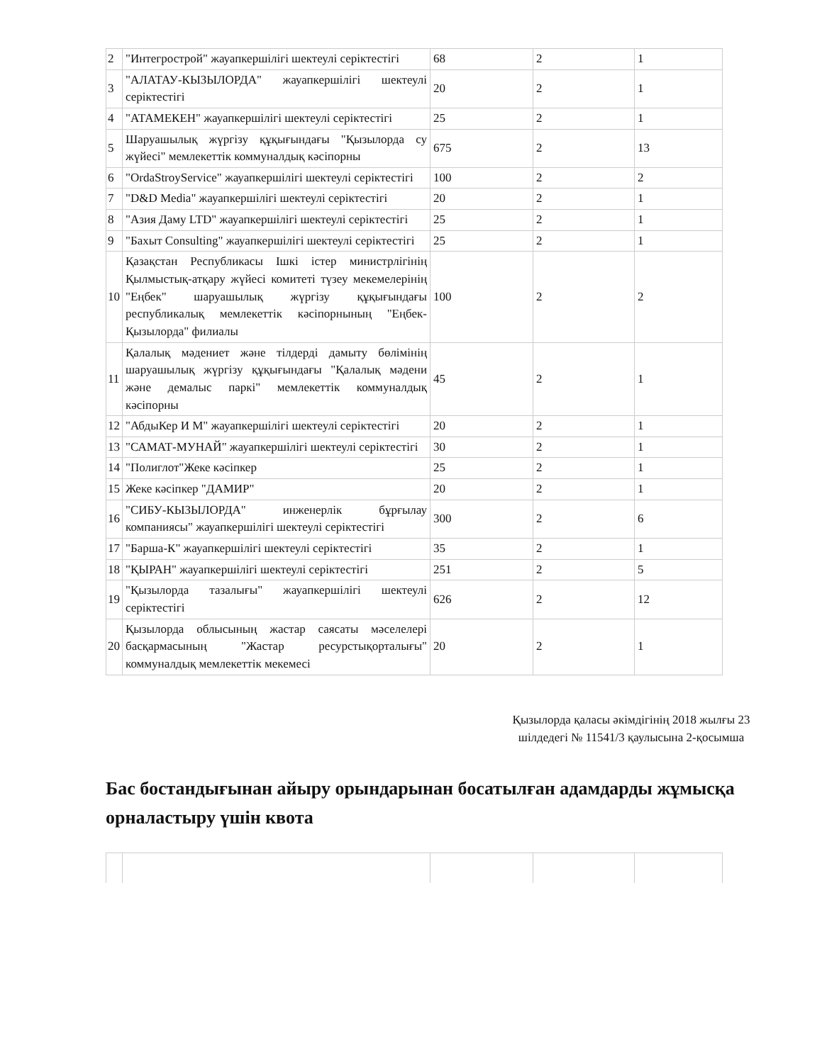| 2 | "Интегрострой" жауапкершілігі шектеулі серіктестігі | 68 | 2 | 1 |
| 3 | "АЛАТАУ-КЫЗЫЛОРДА" жауапкершілігі шектеулі серіктестігі | 20 | 2 | 1 |
| 4 | "АТАМЕКЕН" жауапкершілігі шектеулі серіктестігі | 25 | 2 | 1 |
| 5 | Шаруашылық жүргізу құқығындағы "Қызылорда су жүйесі" мемлекеттік коммуналдық кәсіпорны | 675 | 2 | 13 |
| 6 | "OrdaStroyService" жауапкершілігі шектеулі серіктестігі | 100 | 2 | 2 |
| 7 | "D&D Media" жауапкершілігі шектеулі серіктестігі | 20 | 2 | 1 |
| 8 | "Азия Даму LTD" жауапкершілігі шектеулі серіктестігі | 25 | 2 | 1 |
| 9 | "Бахыт Consulting" жауапкершілігі шектеулі серіктестігі | 25 | 2 | 1 |
| 10 | Қазақстан Республикасы Ішкі істер министрлігінің Қылмыстық-атқару жүйесі комитеті түзеу мекемелерінің "Еңбек" шаруашылық жүргізу құқығындағы республикалық мемлекеттік кәсіпорнының "Еңбек-Қызылорда" филиалы | 100 | 2 | 2 |
| 11 | Қалалық мәдениет және тілдерді дамыту бөлімінің шаруашылық жүргізу құқығындағы "Қалалық мәдени және демалыс паркі" мемлекеттік коммуналдық кәсіпорны | 45 | 2 | 1 |
| 12 | "АбдыКер И М" жауапкершілігі шектеулі серіктестігі | 20 | 2 | 1 |
| 13 | "САМАТ-МУНАЙ" жауапкершілігі шектеулі серіктестігі | 30 | 2 | 1 |
| 14 | "Полиглот"Жеке кәсіпкер | 25 | 2 | 1 |
| 15 | Жеке кәсіпкер "ДАМИР" | 20 | 2 | 1 |
| 16 | "СИБУ-КЫЗЫЛОРДА" инженерлік бұрғылау компаниясы" жауапкершілігі шектеулі серіктестігі | 300 | 2 | 6 |
| 17 | "Барша-К" жауапкершілігі шектеулі серіктестігі | 35 | 2 | 1 |
| 18 | "ҚЫРАН" жауапкершілігі шектеулі серіктестігі | 251 | 2 | 5 |
| 19 | "Қызылорда тазалығы" жауапкершілігі шектеулі серіктестігі | 626 | 2 | 12 |
| 20 | Қызылорда облысының жастар саясаты мәселелері басқармасының "Жастар ресурстықорталығы" коммуналдық мемлекеттік мекемесі | 20 | 2 | 1 |
Қызылорда қаласы әкімдігінің 2018 жылғы 23 шілдедегі № 11541/3 қаулысына 2-қосымша
Бас бостандығынан айыру орындарынан босатылған адамдарды жұмысқа орналастыру үшін квота